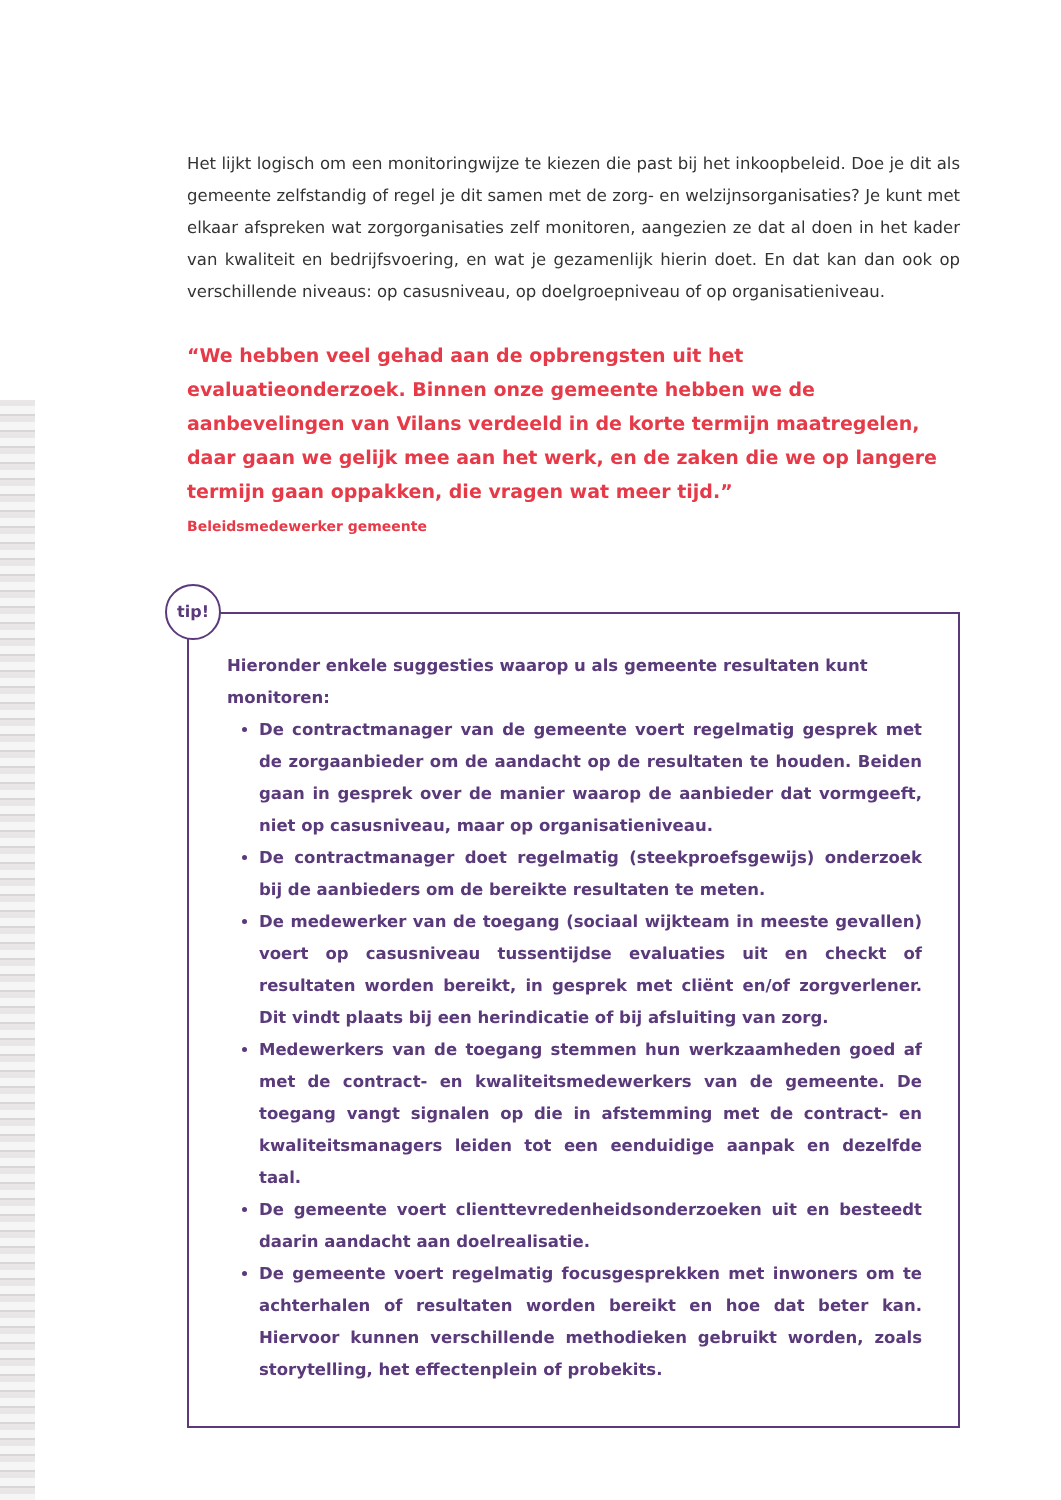Het lijkt logisch om een monitoringwijze te kiezen die past bij het inkoopbeleid. Doe je dit als gemeente zelfstandig of regel je dit samen met de zorg- en welzijnsorganisaties? Je kunt met elkaar afspreken wat zorgorganisaties zelf monitoren, aangezien ze dat al doen in het kader van kwaliteit en bedrijfsvoering, en wat je gezamenlijk hierin doet. En dat kan dan ook op verschillende niveaus: op casusniveau, op doelgroepniveau of op organisatieniveau.
“We hebben veel gehad aan de opbrengsten uit het evaluatieonderzoek. Binnen onze gemeente hebben we de aanbevelingen van Vilans verdeeld in de korte termijn maatregelen, daar gaan we gelijk mee aan het werk, en de zaken die we op langere termijn gaan oppakken, die vragen wat meer tijd.”
Beleidsmedewerker gemeente
tip!
Hieronder enkele suggesties waarop u als gemeente resultaten kunt monitoren:
De contractmanager van de gemeente voert regelmatig gesprek met de zorgaanbieder om de aandacht op de resultaten te houden. Beiden gaan in gesprek over de manier waarop de aanbieder dat vormgeeft, niet op casusniveau, maar op organisatieniveau.
De contractmanager doet regelmatig (steekproefsgewijs) onderzoek bij de aanbieders om de bereikte resultaten te meten.
De medewerker van de toegang (sociaal wijkteam in meeste gevallen) voert op casusniveau tussentijdse evaluaties uit en checkt of resultaten worden bereikt, in gesprek met cliënt en/of zorgverlener. Dit vindt plaats bij een herindicatie of bij afsluiting van zorg.
Medewerkers van de toegang stemmen hun werkzaamheden goed af met de contract- en kwaliteitsmedewerkers van de gemeente. De toegang vangt signalen op die in afstemming met de contract- en kwaliteitsmanagers leiden tot een eenduidige aanpak en dezelfde taal.
De gemeente voert clienttevredenheidsonderzoeken uit en besteedt daarin aandacht aan doelrealisatie.
De gemeente voert regelmatig focusgesprekken met inwoners om te achterhalen of resultaten worden bereikt en hoe dat beter kan. Hiervoor kunnen verschillende methodieken gebruikt worden, zoals storytelling, het effectenplein of probekits.